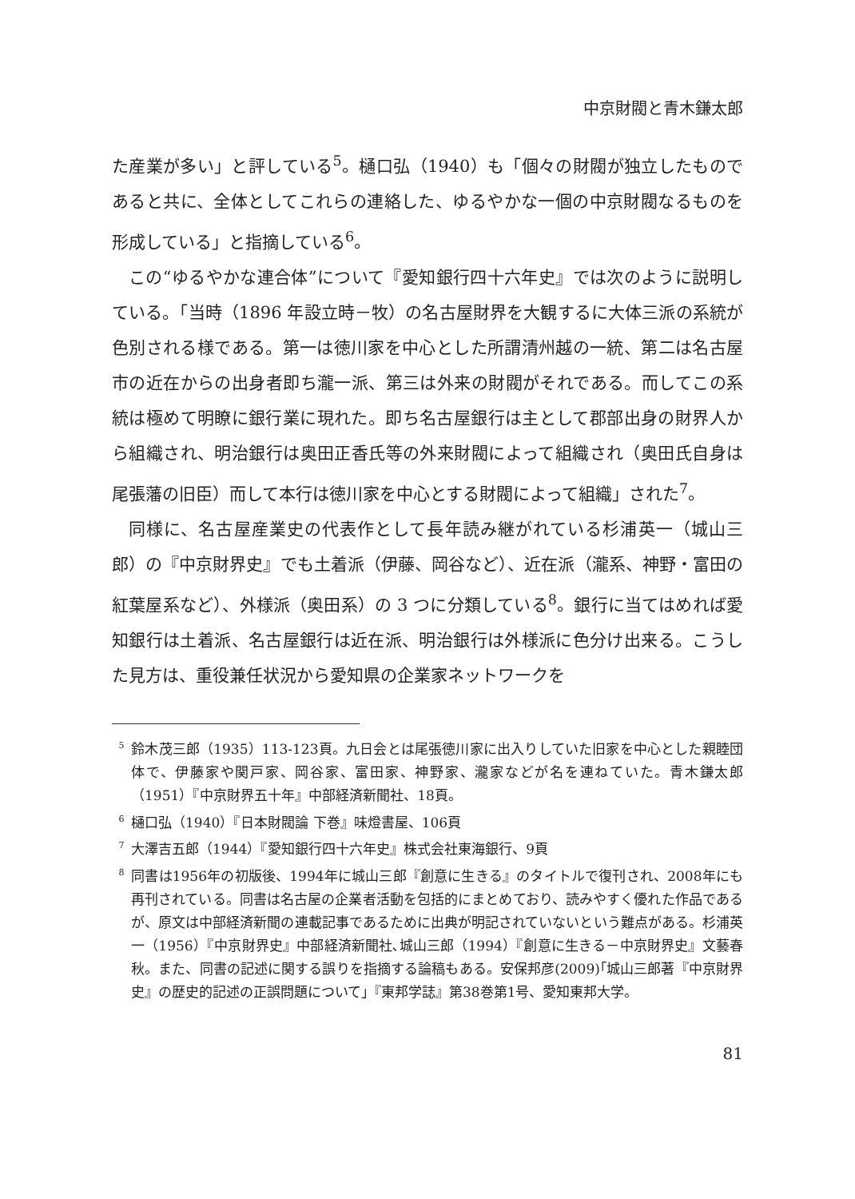中京財閥と青木鎌太郎
た産業が多い」と評している<sup>5</sup>。樋口弘（1940）も「個々の財閥が独立したものであると共に、全体としてこれらの連絡した、ゆるやかな一個の中京財閥なるものを形成している」と指摘している<sup>6</sup>。
この“ゆるやかな連合体”について『愛知銀行四十六年史』では次のように説明している。「当時（1896 年設立時－牧）の名古屋財界を大観するに大体三派の系統が色別される様である。第一は徳川家を中心とした所謂清州越の一統、第二は名古屋市の近在からの出身者即ち瀧一派、第三は外来の財閥がそれである。而してこの系統は極めて明瞭に銀行業に現れた。即ち名古屋銀行は主として郡部出身の財界人から組織され、明治銀行は奥田正香氏等の外来財閥によって組織され（奥田氏自身は尾張藩の旧臣）而して本行は徳川家を中心とする財閥によって組織」された<sup>7</sup>。
同様に、名古屋産業史の代表作として長年読み継がれている杉浦英一（城山三郎）の『中京財界史』でも土着派（伊藤、岡谷など）、近在派（瀧系、神野・富田の紅葉屋系など）、外様派（奥田系）の 3 つに分類している<sup>8</sup>。銀行に当てはめれば愛知銀行は土着派、名古屋銀行は近在派、明治銀行は外様派に色分け出来る。こうした見方は、重役兼任状況から愛知県の企業家ネットワークを
<sup>5</sup> 鈴木茂三郎（1935）113-123頁。九日会とは尾張徳川家に出入りしていた旧家を中心とした親睦団体で、伊藤家や関戸家、岡谷家、富田家、神野家、瀧家などが名を連ねていた。青木鎌太郎（1951）『中京財界五十年』中部経済新聞社、18頁。
<sup>6</sup> 樋口弘（1940）『日本財閥論 下巻』味燈書屋、106頁
<sup>7</sup> 大澤吉五郎（1944）『愛知銀行四十六年史』株式会社東海銀行、9頁
<sup>8</sup> 同書は1956年の初版後、1994年に城山三郎『創意に生きる』のタイトルで復刊され、2008年にも再刊されている。同書は名古屋の企業者活動を包括的にまとめており、読みやすく優れた作品であるが、原文は中部経済新聞の連載記事であるために出典が明記されていないという難点がある。杉浦英一（1956）『中京財界史』中部経済新聞社､城山三郎（1994）『創意に生きる－中京財界史』文藝春秋。また、同書の記述に関する誤りを指摘する論稿もある。安保邦彦(2009)｢城山三郎著『中京財界史』の歴史的記述の正誤問題について｣『東邦学誌』第38巻第1号、愛知東邦大学。
81